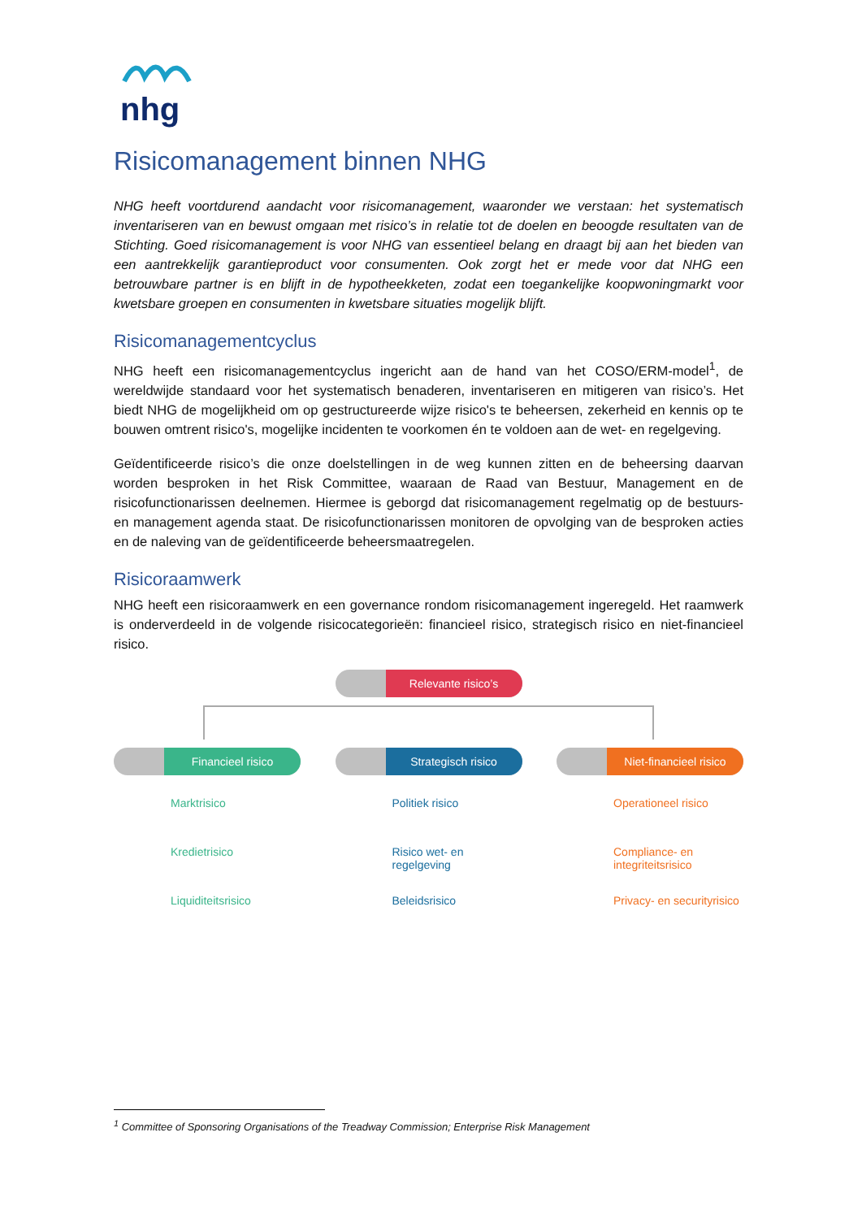nhg
Risicomanagement binnen NHG
NHG heeft voortdurend aandacht voor risicomanagement, waaronder we verstaan: het systematisch inventariseren van en bewust omgaan met risico’s in relatie tot de doelen en beoogde resultaten van de Stichting. Goed risicomanagement is voor NHG van essentieel belang en draagt bij aan het bieden van een aantrekkelijk garantieproduct voor consumenten. Ook zorgt het er mede voor dat NHG een betrouwbare partner is en blijft in de hypotheekketen, zodat een toegankelijke koopwoningmarkt voor kwetsbare groepen en consumenten in kwetsbare situaties mogelijk blijft.
Risicomanagementcyclus
NHG heeft een risicomanagementcyclus ingericht aan de hand van het COSO/ERM-model<sup>1</sup>, de wereldwijde standaard voor het systematisch benaderen, inventariseren en mitigeren van risico’s. Het biedt NHG de mogelijkheid om op gestructureerde wijze risico's te beheersen, zekerheid en kennis op te bouwen omtrent risico's, mogelijke incidenten te voorkomen én te voldoen aan de wet- en regelgeving.
Geïdentificeerde risico’s die onze doelstellingen in de weg kunnen zitten en de beheersing daarvan worden besproken in het Risk Committee, waaraan de Raad van Bestuur, Management en de risicofunctionarissen deelnemen. Hiermee is geborgd dat risicomanagement regelmatig op de bestuurs- en management agenda staat. De risicofunctionarissen monitoren de opvolging van de besproken acties en de naleving van de geïdentificeerde beheersmaatregelen.
Risicoraamwerk
NHG heeft een risicoraamwerk en een governance rondom risicomanagement ingeregeld. Het raamwerk is onderverdeeld in de volgende risicocategorieën: financieel risico, strategisch risico en niet-financieel risico.
Relevante risico’s
Financieel risico
Marktrisico
Kredietrisico
Liquiditeitsrisico
Strategisch risico
Politiek risico
Risico wet- en regelgeving
Beleidsrisico
Niet-financieel risico
Operationeel risico
Compliance- en integriteitsrisico
Privacy- en securityrisico
<sup>1</sup> Committee of Sponsoring Organisations of the Treadway Commission; Enterprise Risk Management